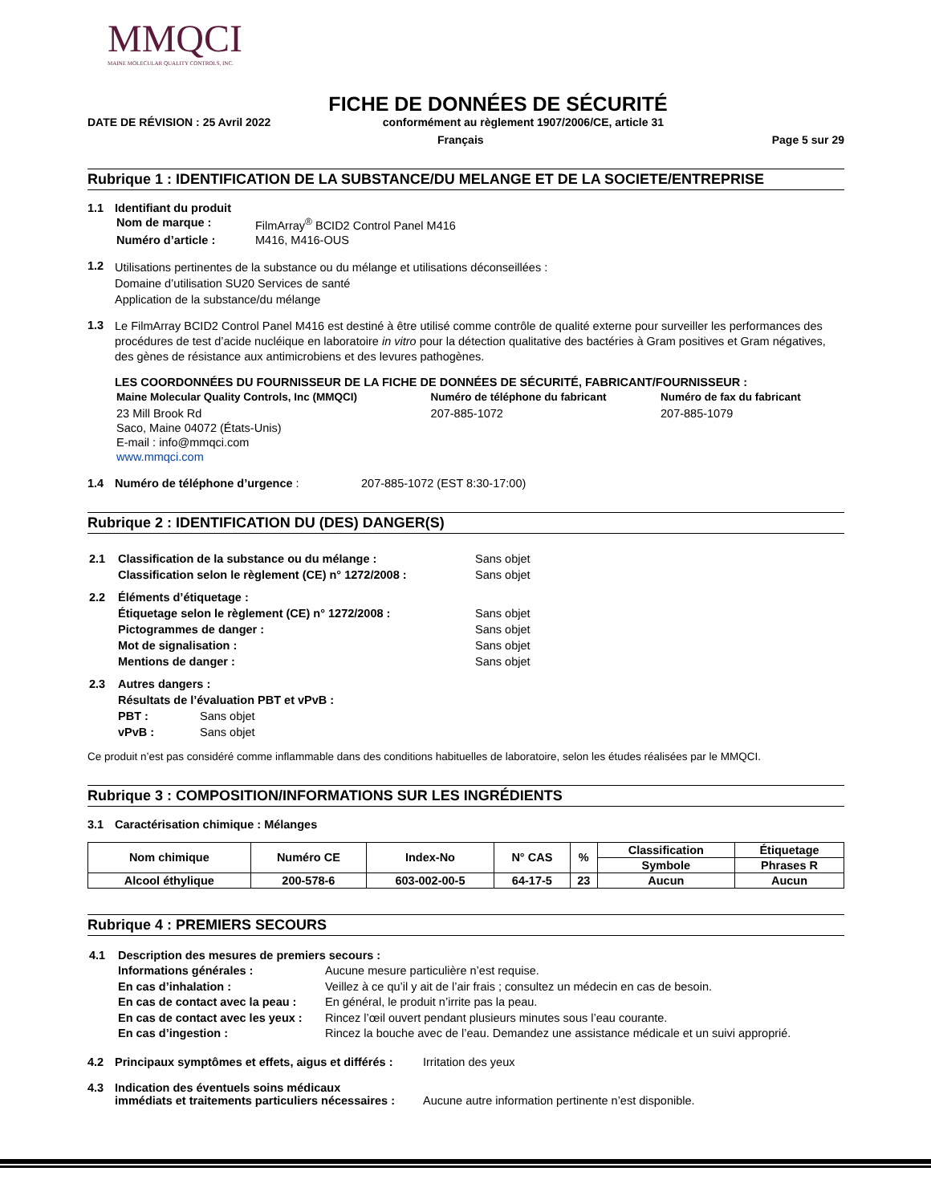MMQCI
MAINE MOLECULAR QUALITY CONTROLS, INC.
FICHE DE DONNÉES DE SÉCURITÉ
DATE DE RÉVISION : 25 Avril 2022 conformément au règlement 1907/2006/CE, article 31
Français Page 5 sur 29
Rubrique 1 : IDENTIFICATION DE LA SUBSTANCE/DU MELANGE ET DE LA SOCIETE/ENTREPRISE
1.1 Identifiant du produit
| Nom de marque : | FilmArray<sup>®</sup> BCID2 Control Panel M416 |
| Numéro d’article : | M416, M416-OUS |
1.2
Utilisations pertinentes de la substance ou du mélange et utilisations déconseillées :
Domaine d’utilisation SU20 Services de santé
Application de la substance/du mélange
1.3
Le FilmArray BCID2 Control Panel M416 est destiné à être utilisé comme contrôle de qualité externe pour surveiller les performances des procédures de test d’acide nucléique en laboratoire in vitro pour la détection qualitative des bactéries à Gram positives et Gram négatives, des gènes de résistance aux antimicrobiens et des levures pathogènes.
LES COORDONNÉES DU FOURNISSEUR DE LA FICHE DE DONNÉES DE SÉCURITÉ, FABRICANT/FOURNISSEUR :
| Maine Molecular Quality Controls, Inc (MMQCI) | Numéro de téléphone du fabricant | Numéro de fax du fabricant |
| 23 Mill Brook Rd Saco, Maine 04072 (États-Unis) E-mail : info@mmqci.com www.mmqci.com | 207-885-1072 | 207-885-1079 |
1.4 Numéro de téléphone d’urgence : 207-885-1072 (EST 8:30-17:00)
Rubrique 2 : IDENTIFICATION DU (DES) DANGER(S)
| 2.1 | Classification de la substance ou du mélange : | Sans objet |
| | Classification selon le règlement (CE) n° 1272/2008 : | Sans objet |
| 2.2 | Éléments d’étiquetage : | |
| | Étiquetage selon le règlement (CE) n° 1272/2008 : | Sans objet |
| | Pictogrammes de danger : | Sans objet |
| | Mot de signalisation : | Sans objet |
| | Mentions de danger : | Sans objet |
| 2.3 | Autres dangers : | |
| | Résultats de l’évaluation PBT et vPvB : | |
| | PBT : Sans objet | |
| | vPvB : Sans objet | |
Ce produit n’est pas considéré comme inflammable dans des conditions habituelles de laboratoire, selon les études réalisées par le MMQCI.
Rubrique 3 : COMPOSITION/INFORMATIONS SUR LES INGRÉDIENTS
3.1 Caractérisation chimique : Mélanges
| Nom chimique | Numéro CE | Index-No | N° CAS | % | Classification | Étiquetage |
| --- | --- | --- | --- | --- | --- | --- |
| | | | | | Symbole | Phrases R |
| Alcool éthylique | 200-578-6 | 603-002-00-5 | 64-17-5 | 23 | Aucun | Aucun |
Rubrique 4 : PREMIERS SECOURS
| 4.1 | Description des mesures de premiers secours : | |
| | Informations générales : | Aucune mesure particulière n’est requise. |
| | En cas d’inhalation : | Veillez à ce qu’il y ait de l’air frais ; consultez un médecin en cas de besoin. |
| | En cas de contact avec la peau : | En général, le produit n’irrite pas la peau. |
| | En cas de contact avec les yeux : | Rincez l’œil ouvert pendant plusieurs minutes sous l’eau courante. |
| | En cas d’ingestion : | Rincez la bouche avec de l’eau. Demandez une assistance médicale et un suivi approprié. |
4.2 Principaux symptômes et effets, aigus et différés : Irritation des yeux
4.3 Indication des éventuels soins médicaux
immédiats et traitements particuliers nécessaires : Aucune autre information pertinente n’est disponible.